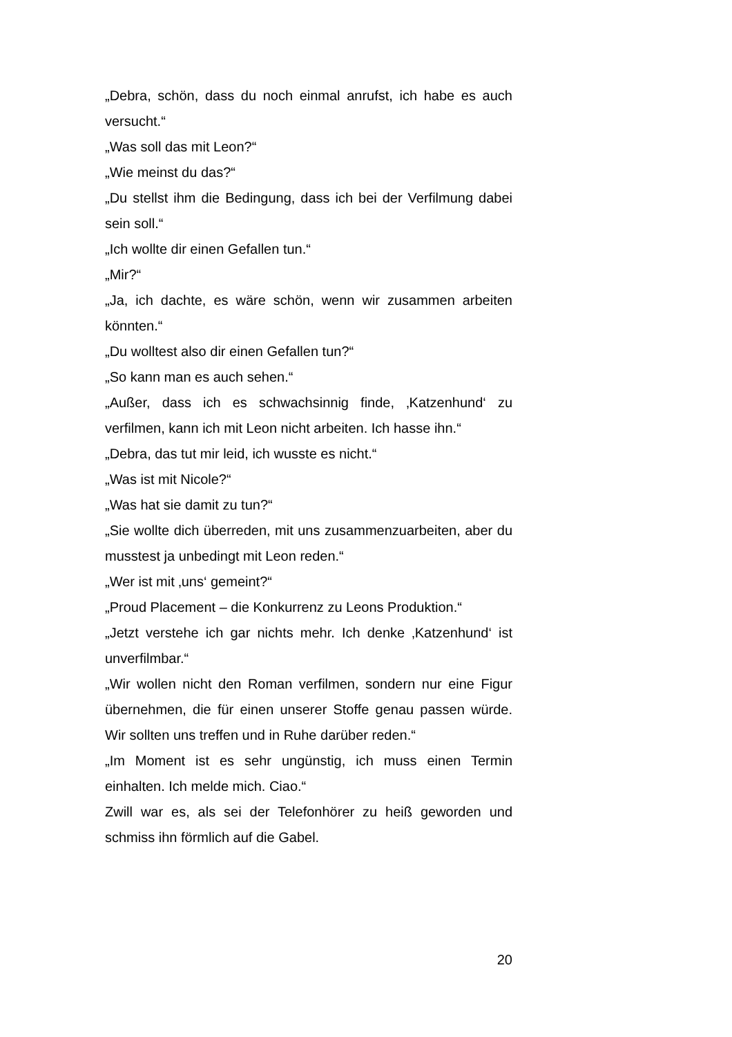„Debra, schön, dass du noch einmal anrufst, ich habe es auch versucht.“
„Was soll das mit Leon?“
„Wie meinst du das?“
„Du stellst ihm die Bedingung, dass ich bei der Verfilmung dabei sein soll.“
„Ich wollte dir einen Gefallen tun.“
„Mir?“
„Ja, ich dachte, es wäre schön, wenn wir zusammen arbeiten könnten.“
„Du wolltest also dir einen Gefallen tun?“
„So kann man es auch sehen.“
„Außer, dass ich es schwachsinnig finde, ‚Katzenhund‘ zu verfilmen, kann ich mit Leon nicht arbeiten. Ich hasse ihn.“
„Debra, das tut mir leid, ich wusste es nicht.“
„Was ist mit Nicole?“
„Was hat sie damit zu tun?“
„Sie wollte dich überreden, mit uns zusammenzuarbeiten, aber du musstest ja unbedingt mit Leon reden.“
„Wer ist mit ‚uns‘ gemeint?“
„Proud Placement – die Konkurrenz zu Leons Produktion.“
„Jetzt verstehe ich gar nichts mehr. Ich denke ‚Katzenhund‘ ist unverfilmbar.“
„Wir wollen nicht den Roman verfilmen, sondern nur eine Figur übernehmen, die für einen unserer Stoffe genau passen würde. Wir sollten uns treffen und in Ruhe darüber reden.“
„Im Moment ist es sehr ungünstig, ich muss einen Termin einhalten. Ich melde mich. Ciao.“
Zwill war es, als sei der Telefonhörer zu heiß geworden und schmiss ihn förmlich auf die Gabel.
20